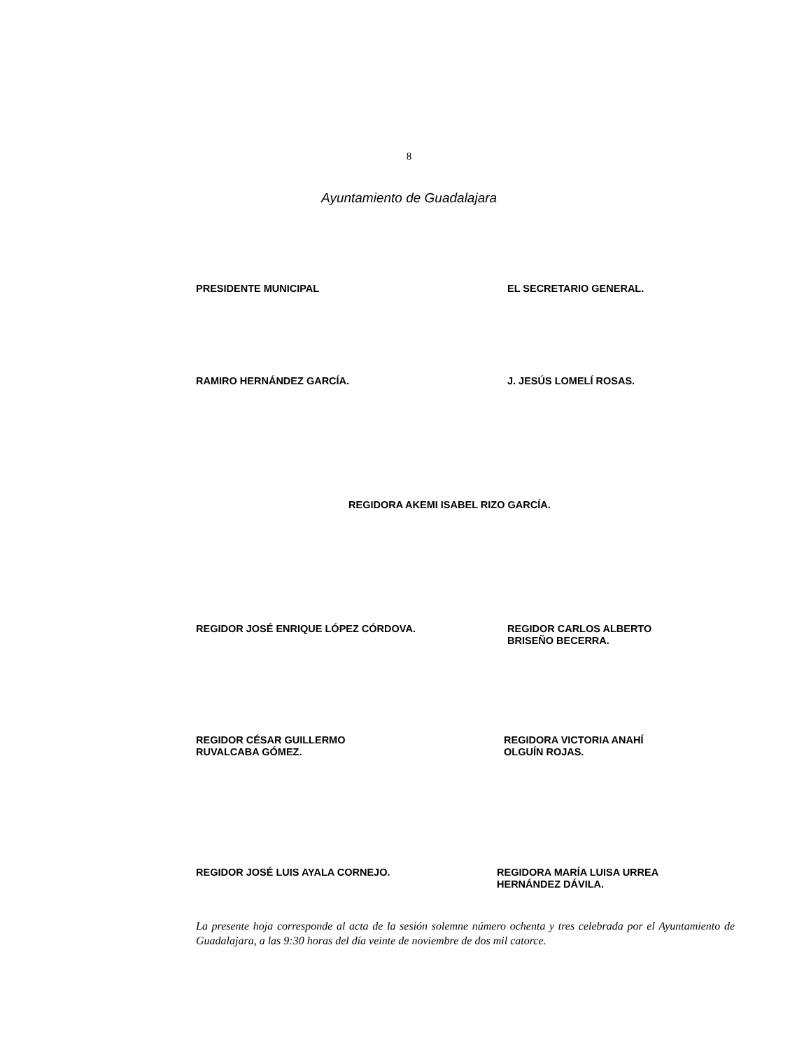8
Ayuntamiento de Guadalajara
PRESIDENTE MUNICIPAL EL SECRETARIO GENERAL.
RAMIRO HERNÁNDEZ GARCÍA. J. JESÚS LOMELÍ ROSAS.
REGIDORA AKEMI ISABEL RIZO GARCÍA.
REGIDOR JOSÉ ENRIQUE LÓPEZ CÓRDOVA. REGIDOR CARLOS ALBERTO
BRISEÑO BECERRA.
REGIDOR CÉSAR GUILLERMO
RUVALCABA GÓMEZ.
REGIDORA VICTORIA ANAHÍ
OLGUÍN ROJAS.
REGIDOR JOSÉ LUIS AYALA CORNEJO. REGIDORA MARÍA LUISA URREA
HERNÁNDEZ DÁVILA.
La presente hoja corresponde al acta de la sesión solemne número ochenta y tres celebrada por el Ayuntamiento de Guadalajara, a las 9:30 horas del día veinte de noviembre de dos mil catorce.